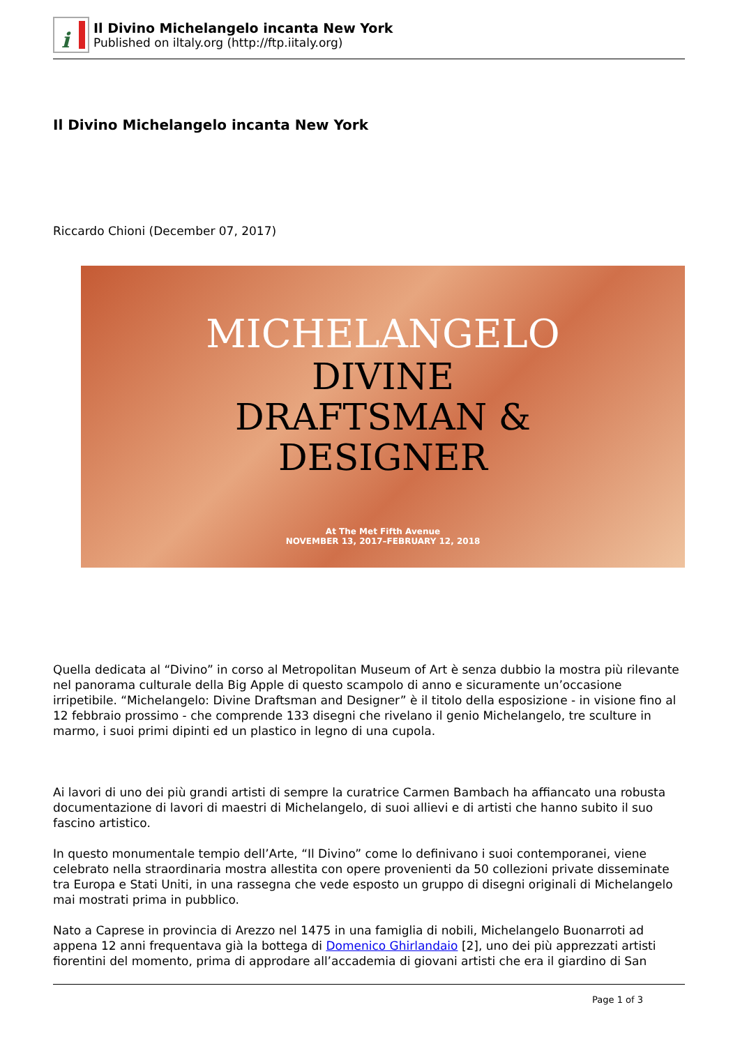i
Il Divino Michelangelo incanta New York
Published on iltaly.org (http://ftp.iitaly.org)
Il Divino Michelangelo incanta New York
Riccardo Chioni (December 07, 2017)
MICHELANGELO
DIVINE
DRAFTSMAN &
DESIGNER
At The Met Fifth Avenue
NOVEMBER 13, 2017–FEBRUARY 12, 2018
Quella dedicata al “Divino” in corso al Metropolitan Museum of Art è senza dubbio la mostra più rilevante nel panorama culturale della Big Apple di questo scampolo di anno e sicuramente un’occasione irripetibile. “Michelangelo: Divine Draftsman and Designer” è il titolo della esposizione - in visione fino al 12 febbraio prossimo - che comprende 133 disegni che rivelano il genio Michelangelo, tre sculture in marmo, i suoi primi dipinti ed un plastico in legno di una cupola.
Ai lavori di uno dei più grandi artisti di sempre la curatrice Carmen Bambach ha affiancato una robusta documentazione di lavori di maestri di Michelangelo, di suoi allievi e di artisti che hanno subito il suo fascino artistico.
In questo monumentale tempio dell’Arte, “Il Divino” come lo definivano i suoi contemporanei, viene celebrato nella straordinaria mostra allestita con opere provenienti da 50 collezioni private disseminate tra Europa e Stati Uniti, in una rassegna che vede esposto un gruppo di disegni originali di Michelangelo mai mostrati prima in pubblico.
Nato a Caprese in provincia di Arezzo nel 1475 in una famiglia di nobili, Michelangelo Buonarroti ad appena 12 anni frequentava già la bottega di Domenico Ghirlandaio [2], uno dei più apprezzati artisti fiorentini del momento, prima di approdare all’accademia di giovani artisti che era il giardino di San
Page 1 of 3